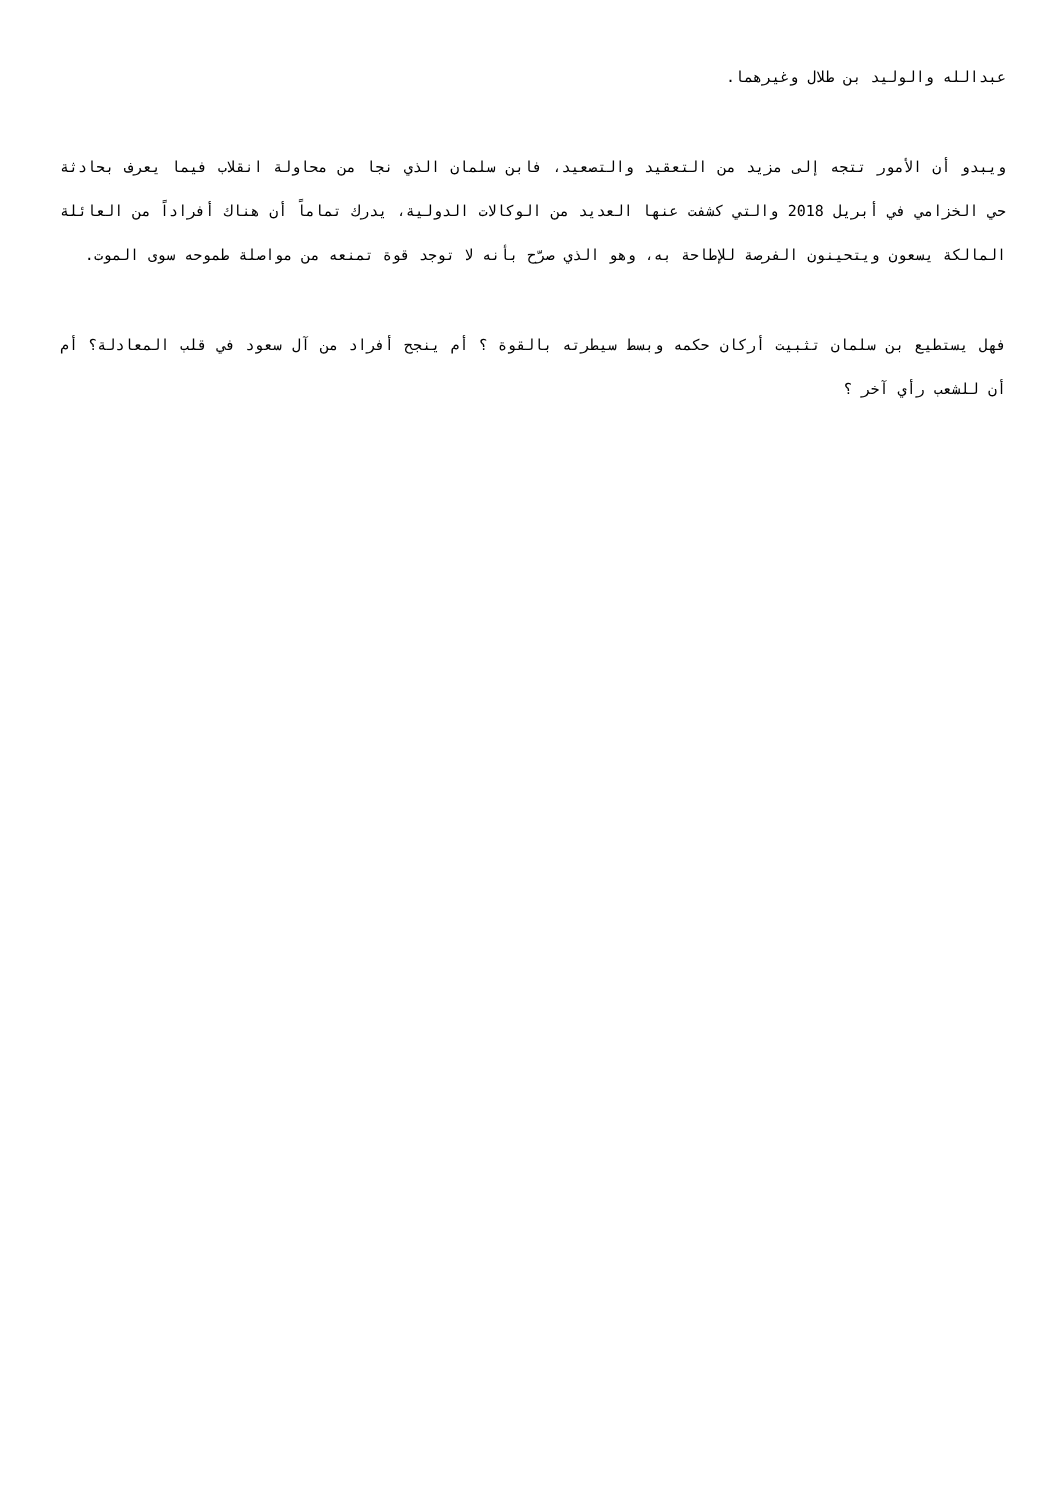عبدالله والوليد بن طلال وغيرهما.
ويبدو أن الأمور تتجه إلى مزيد من التعقيد والتصعيد، فابن سلمان الذي نجا من محاولة انقلاب فيما يعرف بحادثة حي الخزامي في أبريل 2018 والتي كشفت عنها العديد من الوكالات الدولية، يدرك تماماً أن هناك أفراداً من العائلة المالكة يسعون ويتحينون الفرصة للإطاحة به، وهو الذي صرّح بأنه لا توجد قوة تمنعه من مواصلة طموحه سوى الموت.
فهل يستطيع بن سلمان تثبيت أركان حكمه وبسط سيطرته بالقوة ؟ أم ينجح أفراد من آل سعود في قلب المعادلة؟ أم أن للشعب رأي آخر ؟